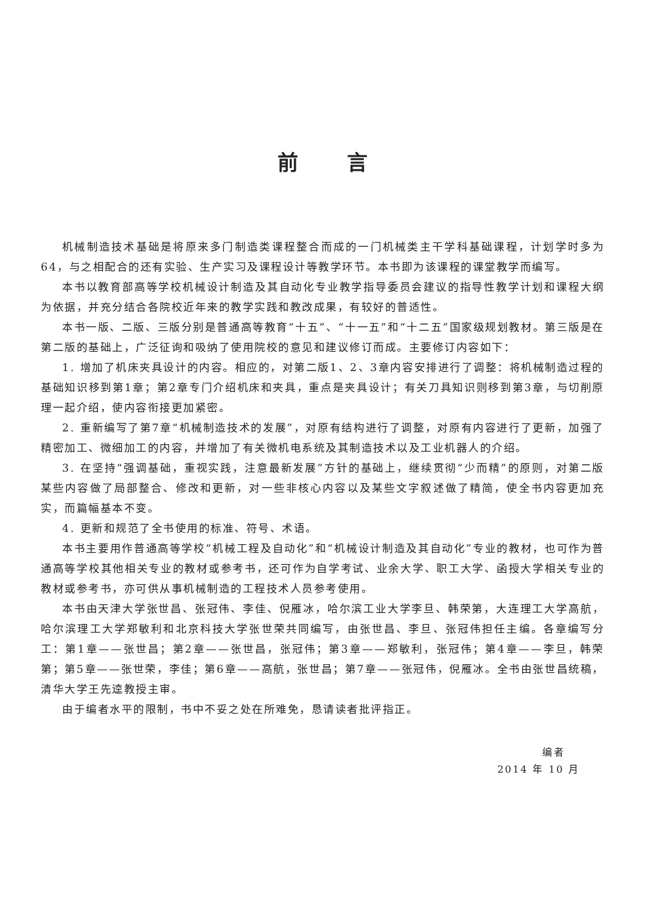前言
机械制造技术基础是将原来多门制造类课程整合而成的一门机械类主干学科基础课程，计划学时多为64，与之相配合的还有实验、生产实习及课程设计等教学环节。本书即为该课程的课堂教学而编写。
本书以教育部高等学校机械设计制造及其自动化专业教学指导委员会建议的指导性教学计划和课程大纲为依据，并充分结合各院校近年来的教学实践和教改成果，有较好的普适性。
本书一版、二版、三版分别是普通高等教育“十五”、“十一五”和“十二五”国家级规划教材。第三版是在第二版的基础上，广泛征询和吸纳了使用院校的意见和建议修订而成。主要修订内容如下：
1. 增加了机床夹具设计的内容。相应的，对第二版1、2、3章内容安排进行了调整：将机械制造过程的基础知识移到第1章；第2章专门介绍机床和夹具，重点是夹具设计；有关刀具知识则移到第3章，与切削原理一起介绍，使内容衔接更加紧密。
2. 重新编写了第7章“机械制造技术的发展”，对原有结构进行了调整，对原有内容进行了更新，加强了精密加工、微细加工的内容，并增加了有关微机电系统及其制造技术以及工业机器人的介绍。
3. 在坚持“强调基础，重视实践，注意最新发展”方针的基础上，继续贯彻“少而精”的原则，对第二版某些内容做了局部整合、修改和更新，对一些非核心内容以及某些文字叙述做了精简，使全书内容更加充实，而篇幅基本不变。
4. 更新和规范了全书使用的标准、符号、术语。
本书主要用作普通高等学校“机械工程及自动化”和“机械设计制造及其自动化”专业的教材，也可作为普通高等学校其他相关专业的教材或参考书，还可作为自学考试、业余大学、职工大学、函授大学相关专业的教材或参考书，亦可供从事机械制造的工程技术人员参考使用。
本书由天津大学张世昌、张冠伟、李佳、倪雁冰，哈尔滨工业大学李旦、韩荣第，大连理工大学高航，哈尔滨理工大学郑敏利和北京科技大学张世荣共同编写，由张世昌、李旦、张冠伟担任主编。各章编写分工：第1章——张世昌；第2章——张世昌，张冠伟；第3章——郑敏利，张冠伟；第4章——李旦，韩荣第；第5章——张世荣，李佳；第6章——高航，张世昌；第7章——张冠伟，倪雁冰。全书由张世昌统稿，清华大学王先逵教授主审。
由于编者水平的限制，书中不妥之处在所难免，恳请读者批评指正。
编者
2014 年 10 月